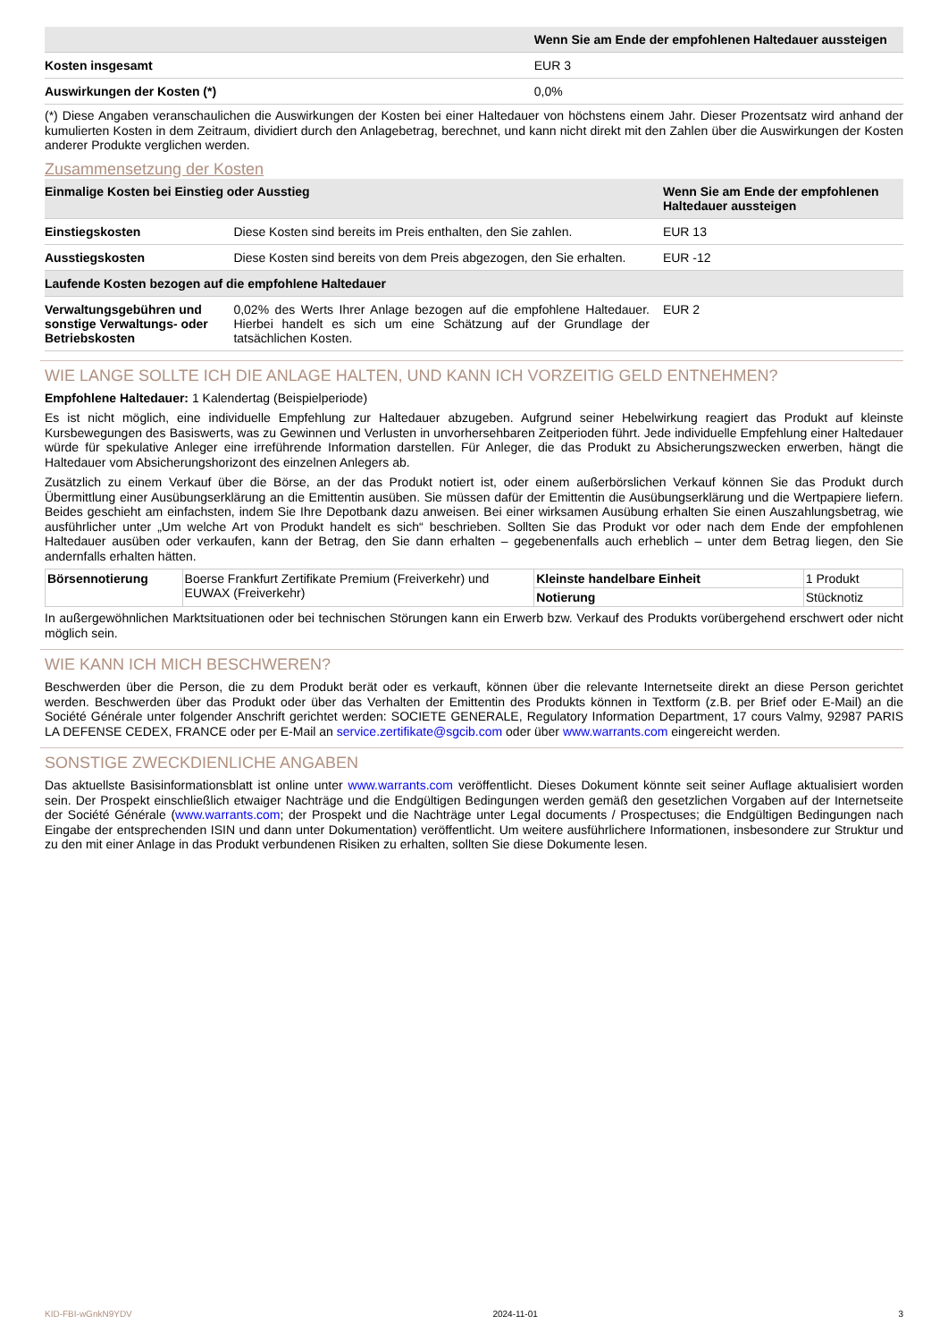| | Wenn Sie am Ende der empfohlenen Haltedauer aussteigen |
| --- | --- |
| Kosten insgesamt | EUR 3 |
| Auswirkungen der Kosten (*) | 0,0% |
(*) Diese Angaben veranschaulichen die Auswirkungen der Kosten bei einer Haltedauer von höchstens einem Jahr. Dieser Prozentsatz wird anhand der kumulierten Kosten in dem Zeitraum, dividiert durch den Anlagebetrag, berechnet, und kann nicht direkt mit den Zahlen über die Auswirkungen der Kosten anderer Produkte verglichen werden.
Zusammensetzung der Kosten
| Einmalige Kosten bei Einstieg oder Ausstieg | | Wenn Sie am Ende der empfohlenen Haltedauer aussteigen |
| --- | --- | --- |
| Einstiegskosten | Diese Kosten sind bereits im Preis enthalten, den Sie zahlen. | EUR 13 |
| Ausstiegskosten | Diese Kosten sind bereits von dem Preis abgezogen, den Sie erhalten. | EUR -12 |
| Laufende Kosten bezogen auf die empfohlene Haltedauer | | |
| Verwaltungsgebühren und sonstige Verwaltungs- oder Betriebskosten | 0,02% des Werts Ihrer Anlage bezogen auf die empfohlene Haltedauer. Hierbei handelt es sich um eine Schätzung auf der Grundlage der tatsächlichen Kosten. | EUR 2 |
WIE LANGE SOLLTE ICH DIE ANLAGE HALTEN, UND KANN ICH VORZEITIG GELD ENTNEHMEN?
Empfohlene Haltedauer: 1 Kalendertag (Beispielperiode)
Es ist nicht möglich, eine individuelle Empfehlung zur Haltedauer abzugeben. Aufgrund seiner Hebelwirkung reagiert das Produkt auf kleinste Kursbewegungen des Basiswerts, was zu Gewinnen und Verlusten in unvorhersehbaren Zeitperioden führt. Jede individuelle Empfehlung einer Haltedauer würde für spekulative Anleger eine irreführende Information darstellen. Für Anleger, die das Produkt zu Absicherungszwecken erwerben, hängt die Haltedauer vom Absicherungshorizont des einzelnen Anlegers ab.
Zusätzlich zu einem Verkauf über die Börse, an der das Produkt notiert ist, oder einem außerbörslichen Verkauf können Sie das Produkt durch Übermittlung einer Ausübungserklärung an die Emittentin ausüben. Sie müssen dafür der Emittentin die Ausübungserklärung und die Wertpapiere liefern. Beides geschieht am einfachsten, indem Sie Ihre Depotbank dazu anweisen. Bei einer wirksamen Ausübung erhalten Sie einen Auszahlungsbetrag, wie ausführlicher unter „Um welche Art von Produkt handelt es sich“ beschrieben. Sollten Sie das Produkt vor oder nach dem Ende der empfohlenen Haltedauer ausüben oder verkaufen, kann der Betrag, den Sie dann erhalten – gegebenenfalls auch erheblich – unter dem Betrag liegen, den Sie andernfalls erhalten hätten.
| Börsennotierung | Boerse Frankfurt Zertifikate Premium (Freiverkehr) und EUWAX (Freiverkehr) | Kleinste handelbare Einheit | 1 Produkt |
| | | Notierung | Stücknotiz |
In außergewöhnlichen Marktsituationen oder bei technischen Störungen kann ein Erwerb bzw. Verkauf des Produkts vorübergehend erschwert oder nicht möglich sein.
WIE KANN ICH MICH BESCHWEREN?
Beschwerden über die Person, die zu dem Produkt berät oder es verkauft, können über die relevante Internetseite direkt an diese Person gerichtet werden. Beschwerden über das Produkt oder über das Verhalten der Emittentin des Produkts können in Textform (z.B. per Brief oder E-Mail) an die Société Générale unter folgender Anschrift gerichtet werden: SOCIETE GENERALE, Regulatory Information Department, 17 cours Valmy, 92987 PARIS LA DEFENSE CEDEX, FRANCE oder per E-Mail an service.zertifikate@sgcib.com oder über www.warrants.com eingereicht werden.
SONSTIGE ZWECKDIENLICHE ANGABEN
Das aktuellste Basisinformationsblatt ist online unter www.warrants.com veröffentlicht. Dieses Dokument könnte seit seiner Auflage aktualisiert worden sein. Der Prospekt einschließlich etwaiger Nachträge und die Endgültigen Bedingungen werden gemäß den gesetzlichen Vorgaben auf der Internetseite der Société Générale (www.warrants.com; der Prospekt und die Nachträge unter Legal documents / Prospectuses; die Endgültigen Bedingungen nach Eingabe der entsprechenden ISIN und dann unter Dokumentation) veröffentlicht. Um weitere ausführlichere Informationen, insbesondere zur Struktur und zu den mit einer Anlage in das Produkt verbundenen Risiken zu erhalten, sollten Sie diese Dokumente lesen.
KID-FBI-wGnkN9YDV 2024-11-01 3